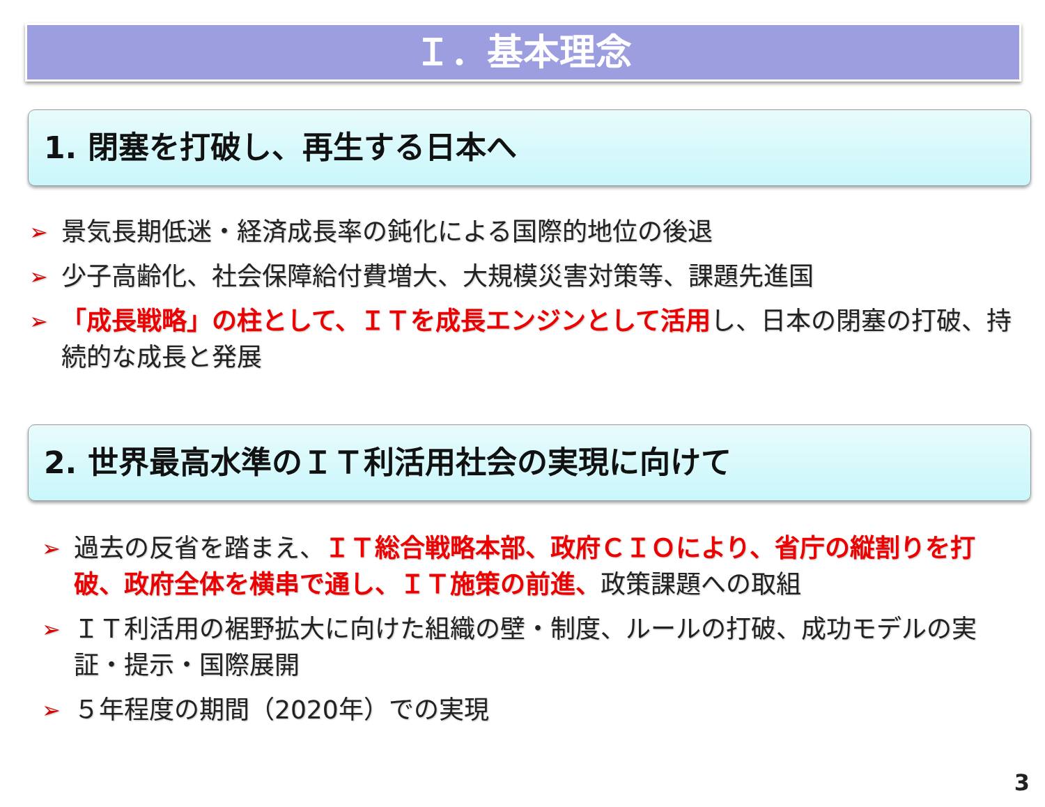Ｉ．基本理念
1. 閉塞を打破し、再生する日本へ
➢ 景気長期低迷・経済成長率の鈍化による国際的地位の後退
➢ 少子高齢化、社会保障給付費増大、大規模災害対策等、課題先進国
➢ 「成長戦略」の柱として、ＩＴを成長エンジンとして活用し、日本の閉塞の打破、持続的な成長と発展
2. 世界最高水準のＩＴ利活用社会の実現に向けて
➢ 過去の反省を踏まえ、ＩＴ総合戦略本部、政府ＣＩＯにより、省庁の縦割りを打破、政府全体を横串で通し、ＩＴ施策の前進、政策課題への取組
➢ ＩＴ利活用の裾野拡大に向けた組織の壁・制度、ルールの打破、成功モデルの実証・提示・国際展開
➢ ５年程度の期間（2020年）での実現
3